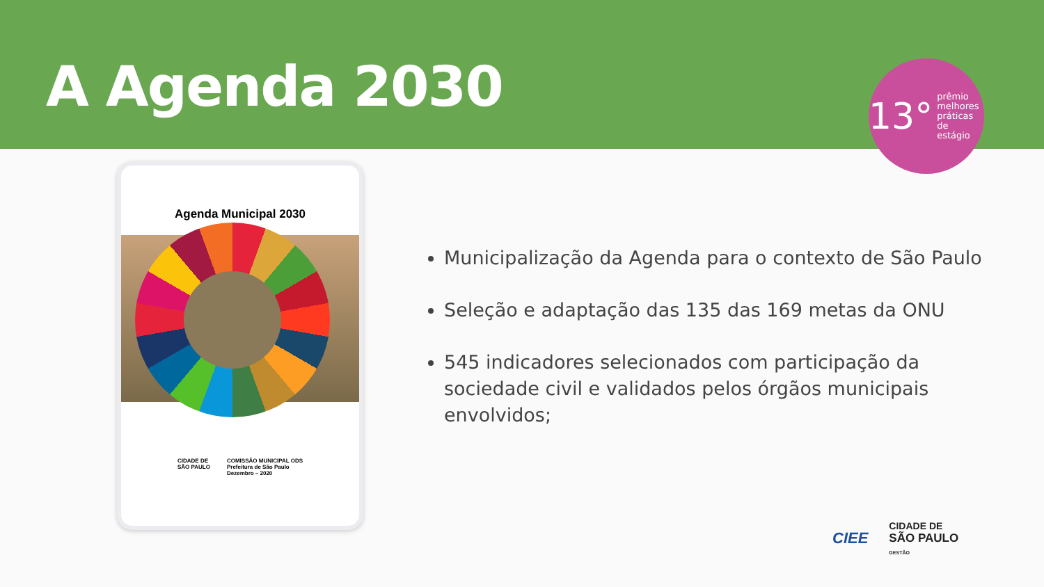A Agenda 2030
13° prêmio
melhores
práticas
de estágio
Agenda Municipal 2030
CIDADE DE
SÃO PAULO
COMISSÃO MUNICIPAL ODS
Prefeitura de São Paulo
Dezembro – 2020
Municipalização da Agenda para o contexto de São Paulo
Seleção e adaptação das 135 das 169 metas da ONU
545 indicadores selecionados com participação da sociedade civil e validados pelos órgãos municipais envolvidos;
CIEE CIDADE DE
SÃO PAULO
GESTÃO